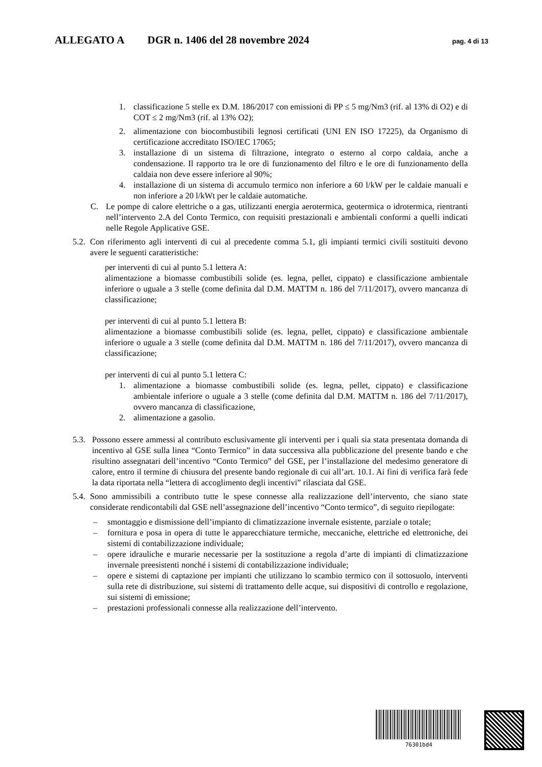ALLEGATO A DGR n. 1406 del 28 novembre 2024 pag. 4 di 13
1. classificazione 5 stelle ex D.M. 186/2017 con emissioni di PP ≤ 5 mg/Nm3 (rif. al 13% di O2) e di COT ≤ 2 mg/Nm3 (rif. al 13% O2);
2. alimentazione con biocombustibili legnosi certificati (UNI EN ISO 17225), da Organismo di certificazione accreditato ISO/IEC 17065;
3. installazione di un sistema di filtrazione, integrato o esterno al corpo caldaia, anche a condensazione. Il rapporto tra le ore di funzionamento del filtro e le ore di funzionamento della caldaia non deve essere inferiore al 90%;
4. installazione di un sistema di accumulo termico non inferiore a 60 l/kW per le caldaie manuali e non inferiore a 20 l/kWt per le caldaie automatiche.
C. Le pompe di calore elettriche o a gas, utilizzanti energia aerotermica, geotermica o idrotermica, rientranti nell’intervento 2.A del Conto Termico, con requisiti prestazionali e ambientali conformi a quelli indicati nelle Regole Applicative GSE.
5.2. Con riferimento agli interventi di cui al precedente comma 5.1, gli impianti termici civili sostituiti devono avere le seguenti caratteristiche:
per interventi di cui al punto 5.1 lettera A:
alimentazione a biomasse combustibili solide (es. legna, pellet, cippato) e classificazione ambientale inferiore o uguale a 3 stelle (come definita dal D.M. MATTM n. 186 del 7/11/2017), ovvero mancanza di classificazione;
per interventi di cui al punto 5.1 lettera B:
alimentazione a biomasse combustibili solide (es. legna, pellet, cippato) e classificazione ambientale inferiore o uguale a 3 stelle (come definita dal D.M. MATTM n. 186 del 7/11/2017), ovvero mancanza di classificazione;
per interventi di cui al punto 5.1 lettera C:
1. alimentazione a biomasse combustibili solide (es. legna, pellet, cippato) e classificazione ambientale inferiore o uguale a 3 stelle (come definita dal D.M. MATTM n. 186 del 7/11/2017), ovvero mancanza di classificazione,
2. alimentazione a gasolio.
5.3. Possono essere ammessi al contributo esclusivamente gli interventi per i quali sia stata presentata domanda di incentivo al GSE sulla linea “Conto Termico” in data successiva alla pubblicazione del presente bando e che risultino assegnatari dell’incentivo “Conto Termico” del GSE, per l’installazione del medesimo generatore di calore, entro il termine di chiusura del presente bando regionale di cui all’art. 10.1. Ai fini di verifica farà fede la data riportata nella “lettera di accoglimento degli incentivi” rilasciata dal GSE.
5.4. Sono ammissibili a contributo tutte le spese connesse alla realizzazione dell’intervento, che siano state considerate rendicontabili dal GSE nell’assegnazione dell’incentivo “Conto termico”, di seguito riepilogate:
– smontaggio e dismissione dell’impianto di climatizzazione invernale esistente, parziale o totale;
– fornitura e posa in opera di tutte le apparecchiature termiche, meccaniche, elettriche ed elettroniche, dei sistemi di contabilizzazione individuale;
– opere idrauliche e murarie necessarie per la sostituzione a regola d’arte di impianti di climatizzazione invernale preesistenti nonché i sistemi di contabilizzazione individuale;
– opere e sistemi di captazione per impianti che utilizzano lo scambio termico con il sottosuolo, interventi sulla rete di distribuzione, sui sistemi di trattamento delle acque, sui dispositivi di controllo e regolazione, sui sistemi di emissione;
– prestazioni professionali connesse alla realizzazione dell’intervento.
76301bd4